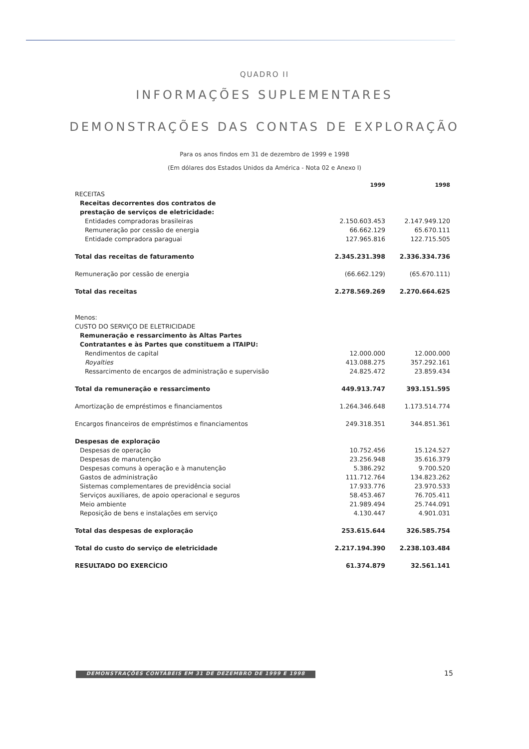QUADRO II
INFORMAÇÕES SUPLEMENTARES
DEMONSTRAÇÕES DAS CONTAS DE EXPLORAÇÃO
Para os anos findos em 31 de dezembro de 1999 e 1998
(Em dólares dos Estados Unidos da América - Nota 02 e Anexo I)
| | 1999 | 1998 |
| RECEITAS | | |
| Receitas decorrentes dos contratos de prestação de serviços de eletricidade: | | |
| Entidades compradoras brasileiras | 2.150.603.453 | 2.147.949.120 |
| Remuneração por cessão de energia | 66.662.129 | 65.670.111 |
| Entidade compradora paraguai | 127.965.816 | 122.715.505 |
| Total das receitas de faturamento | 2.345.231.398 | 2.336.334.736 |
| Remuneração por cessão de energia | (66.662.129) | (65.670.111) |
| Total das receitas | 2.278.569.269 | 2.270.664.625 |
| Menos: | | |
| CUSTO DO SERVIÇO DE ELETRICIDADE | | |
| Remuneração e ressarcimento às Altas Partes Contratantes e às Partes que constituem a ITAIPU: | | |
| Rendimentos de capital | 12.000.000 | 12.000.000 |
| Royalties | 413.088.275 | 357.292.161 |
| Ressarcimento de encargos de administração e supervisão | 24.825.472 | 23.859.434 |
| Total da remuneração e ressarcimento | 449.913.747 | 393.151.595 |
| Amortização de empréstimos e financiamentos | 1.264.346.648 | 1.173.514.774 |
| Encargos financeiros de empréstimos e financiamentos | 249.318.351 | 344.851.361 |
| Despesas de exploração | | |
| Despesas de operação | 10.752.456 | 15.124.527 |
| Despesas de manutenção | 23.256.948 | 35.616.379 |
| Despesas comuns à operação e à manutenção | 5.386.292 | 9.700.520 |
| Gastos de administração | 111.712.764 | 134.823.262 |
| Sistemas complementares de previdência social | 17.933.776 | 23.970.533 |
| Serviços auxiliares, de apoio operacional e seguros | 58.453.467 | 76.705.411 |
| Meio ambiente | 21.989.494 | 25.744.091 |
| Reposição de bens e instalações em serviço | 4.130.447 | 4.901.031 |
| Total das despesas de exploração | 253.615.644 | 326.585.754 |
| Total do custo do serviço de eletricidade | 2.217.194.390 | 2.238.103.484 |
| RESULTADO DO EXERCÍCIO | 61.374.879 | 32.561.141 |
DEMONSTRAÇÕES CONTÁBEIS EM 31 DE DEZEMBRO DE 1999 E 1998 15